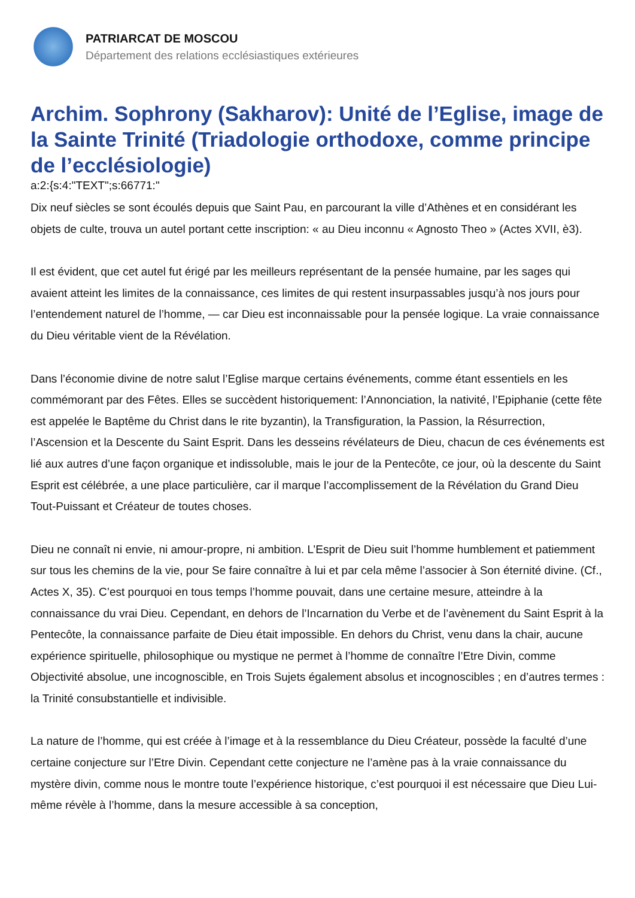PATRIARCAT DE MOSCOU
Département des relations ecclésiastiques extérieures
Archim. Sophrony (Sakharov): Unité de l’Eglise, image de la Sainte Trinité (Triadologie orthodoxe, comme principe de l’ecclésiologie)
a:2:{s:4:"TEXT";s:66771:"
Dix neuf siècles se sont écoulés depuis que Saint Pau, en parcourant la ville d’Athènes et en considérant les objets de culte, trouva un autel portant cette inscription: « au Dieu inconnu « Agnosto Theo » (Actes XVII, è3).
Il est évident, que cet autel fut érigé par les meilleurs représentant de la pensée humaine, par les sages qui avaient atteint les limites de la connaissance, ces limites de qui restent insurpassables jusqu’à nos jours pour l’entendement naturel de l’homme, — car Dieu est inconnaissable pour la pensée logique. La vraie connaissance du Dieu véritable vient de la Révélation.
Dans l’économie divine de notre salut l’Eglise marque certains événements, comme étant essentiels en les commémorant par des Fêtes. Elles se succèdent historiquement: l’Annonciation, la nativité, l’Epiphanie (cette fête est appelée le Baptême du Christ dans le rite byzantin), la Transfiguration, la Passion, la Résurrection, l’Ascension et la Descente du Saint Esprit. Dans les desseins révélateurs de Dieu, chacun de ces événements est lié aux autres d’une façon organique et indissoluble, mais le jour de la Pentecôte, ce jour, où la descente du Saint Esprit est célébrée, a une place particulière, car il marque l’accomplissement de la Révélation du Grand Dieu Tout-Puissant et Créateur de toutes choses.
Dieu ne connaît ni envie, ni amour-propre, ni ambition. L’Esprit de Dieu suit l’homme humblement et patiemment sur tous les chemins de la vie, pour Se faire connaître à lui et par cela même l’associer à Son éternité divine. (Cf., Actes X, 35). C’est pourquoi en tous temps l’homme pouvait, dans une certaine mesure, atteindre à la connaissance du vrai Dieu. Cependant, en dehors de l’Incarnation du Verbe et de l’avènement du Saint Esprit à la Pentecôte, la connaissance parfaite de Dieu était impossible. En dehors du Christ, venu dans la chair, aucune expérience spirituelle, philosophique ou mystique ne permet à l’homme de connaître l’Etre Divin, comme Objectivité absolue, une incognoscible, en Trois Sujets également absolus et incognoscibles ; en d’autres termes : la Trinité consubstantielle et indivisible.
La nature de l’homme, qui est créée à l’image et à la ressemblance du Dieu Créateur, possède la faculté d’une certaine conjecture sur l’Etre Divin. Cependant cette conjecture ne l’amène pas à la vraie connaissance du mystère divin, comme nous le montre toute l’expérience historique, c’est pourquoi il est nécessaire que Dieu Lui-même révèle à l’homme, dans la mesure accessible à sa conception,